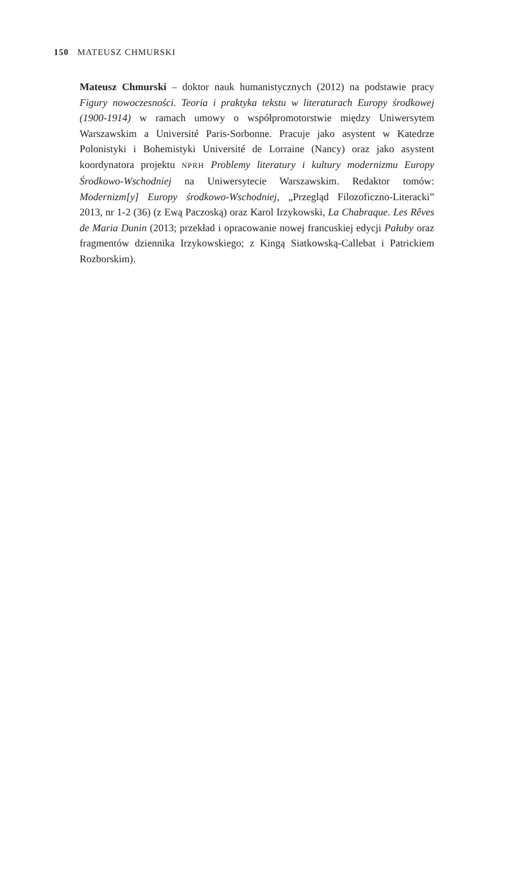150 MATEUSZ CHMURSKI
Mateusz Chmurski – doktor nauk humanistycznych (2012) na podstawie pracy Figury nowoczesności. Teoria i praktyka tekstu w literaturach Europy środkowej (1900-1914) w ramach umowy o współpromotorstwie między Uniwersytem Warszawskim a Université Paris-Sorbonne. Pracuje jako asystent w Katedrze Polonistyki i Bohemistyki Université de Lorraine (Nancy) oraz jako asystent koordynatora projektu NPRH Problemy literatury i kultury modernizmu Europy Środkowo-Wschodniej na Uniwersytecie Warszawskim. Redaktor tomów: Modernizm[y] Europy środkowo-Wschodniej, „Przegląd Filozoficzno-Literacki” 2013, nr 1-2 (36) (z Ewą Paczoską) oraz Karol Irzykowski, La Chabraque. Les Rêves de Maria Dunin (2013; przekład i opracowanie nowej francuskiej edycji Pałuby oraz fragmentów dziennika Irzykowskiego; z Kingą Siatkowską-Callebat i Patrickiem Rozborskim).